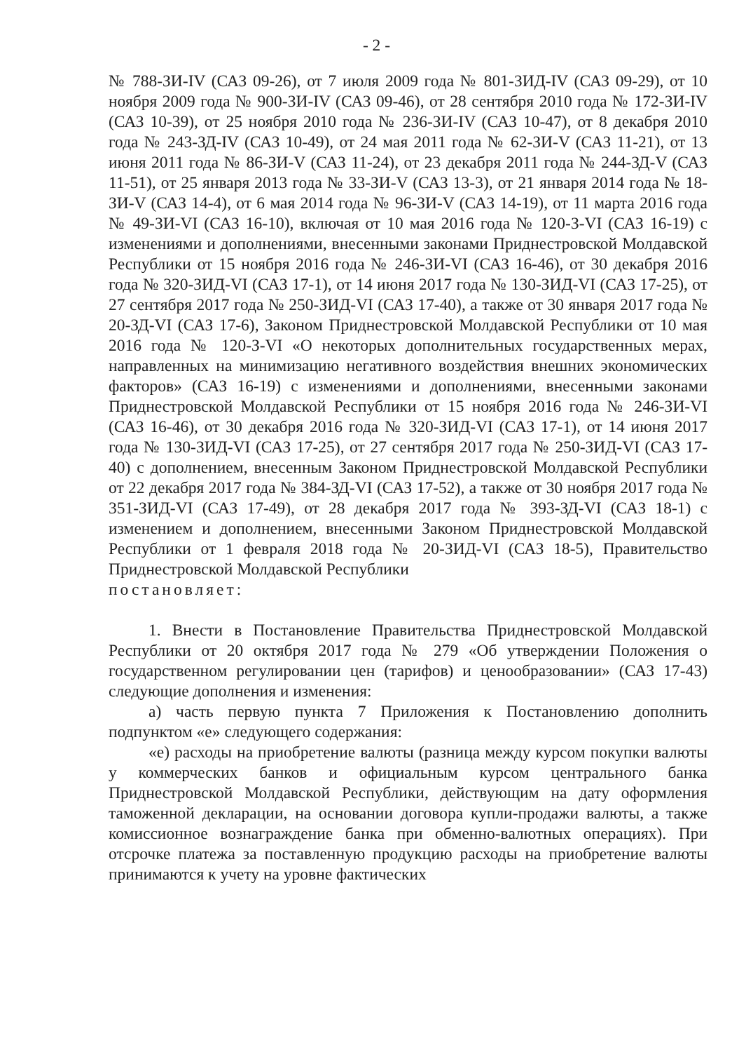- 2 -
№ 788-ЗИ-IV (САЗ 09-26), от 7 июля 2009 года № 801-ЗИД-IV (САЗ 09-29), от 10 ноября 2009 года № 900-ЗИ-IV (САЗ 09-46), от 28 сентября 2010 года № 172-ЗИ-IV (САЗ 10-39), от 25 ноября 2010 года № 236-ЗИ-IV (САЗ 10-47), от 8 декабря 2010 года № 243-ЗД-IV (САЗ 10-49), от 24 мая 2011 года № 62-ЗИ-V (САЗ 11-21), от 13 июня 2011 года № 86-ЗИ-V (САЗ 11-24), от 23 декабря 2011 года № 244-ЗД-V (САЗ 11-51), от 25 января 2013 года № 33-ЗИ-V (САЗ 13-3), от 21 января 2014 года № 18-ЗИ-V (САЗ 14-4), от 6 мая 2014 года № 96-ЗИ-V (САЗ 14-19), от 11 марта 2016 года № 49-ЗИ-VI (САЗ 16-10), включая от 10 мая 2016 года № 120-З-VI (САЗ 16-19) с изменениями и дополнениями, внесенными законами Приднестровской Молдавской Республики от 15 ноября 2016 года № 246-ЗИ-VI (САЗ 16-46), от 30 декабря 2016 года № 320-ЗИД-VI (САЗ 17-1), от 14 июня 2017 года № 130-ЗИД-VI (САЗ 17-25), от 27 сентября 2017 года № 250-ЗИД-VI (САЗ 17-40), а также от 30 января 2017 года № 20-ЗД-VI (САЗ 17-6), Законом Приднестровской Молдавской Республики от 10 мая 2016 года № 120-З-VI «О некоторых дополнительных государственных мерах, направленных на минимизацию негативного воздействия внешних экономических факторов» (САЗ 16-19) с изменениями и дополнениями, внесенными законами Приднестровской Молдавской Республики от 15 ноября 2016 года № 246-ЗИ-VI (САЗ 16-46), от 30 декабря 2016 года № 320-ЗИД-VI (САЗ 17-1), от 14 июня 2017 года № 130-ЗИД-VI (САЗ 17-25), от 27 сентября 2017 года № 250-ЗИД-VI (САЗ 17-40) с дополнением, внесенным Законом Приднестровской Молдавской Республики от 22 декабря 2017 года № 384-ЗД-VI (САЗ 17-52), а также от 30 ноября 2017 года № 351-ЗИД-VI (САЗ 17-49), от 28 декабря 2017 года № 393-ЗД-VI (САЗ 18-1) с изменением и дополнением, внесенными Законом Приднестровской Молдавской Республики от 1 февраля 2018 года № 20-ЗИД-VI (САЗ 18-5), Правительство Приднестровской Молдавской Республики
постановляет:
1. Внести в Постановление Правительства Приднестровской Молдавской Республики от 20 октября 2017 года № 279 «Об утверждении Положения о государственном регулировании цен (тарифов) и ценообразовании» (САЗ 17-43) следующие дополнения и изменения:
а) часть первую пункта 7 Приложения к Постановлению дополнить подпунктом «е» следующего содержания:
«е) расходы на приобретение валюты (разница между курсом покупки валюты у коммерческих банков и официальным курсом центрального банка Приднестровской Молдавской Республики, действующим на дату оформления таможенной декларации, на основании договора купли-продажи валюты, а также комиссионное вознаграждение банка при обменно-валютных операциях). При отсрочке платежа за поставленную продукцию расходы на приобретение валюты принимаются к учету на уровне фактических